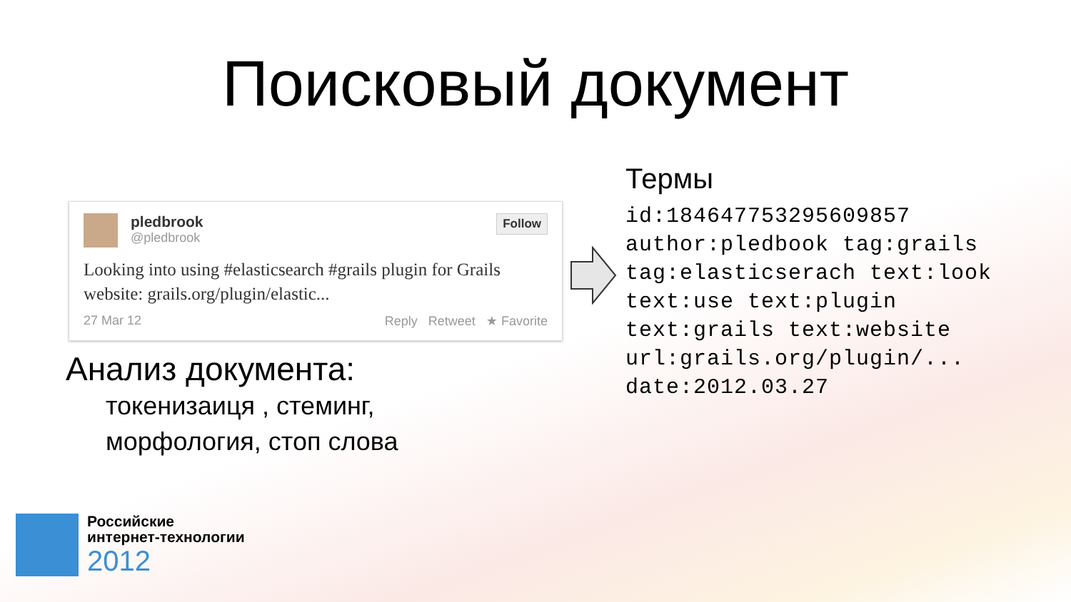Поисковый документ
pledbrook
@pledbrook
Follow
Looking into using #elasticsearch #grails plugin for Grails website: grails.org/plugin/elastic...
27 Mar 12 Reply Retweet ★ Favorite
Анализ документа:
токенизаиця , стеминг,
морфология, стоп слова
Термы
id:184647753295609857
author:pledbook tag:grails
tag:elasticserach text:look
text:use text:plugin
text:grails text:website
url:grails.org/plugin/...
date:2012.03.27
Российские
интернет-технологии
2012